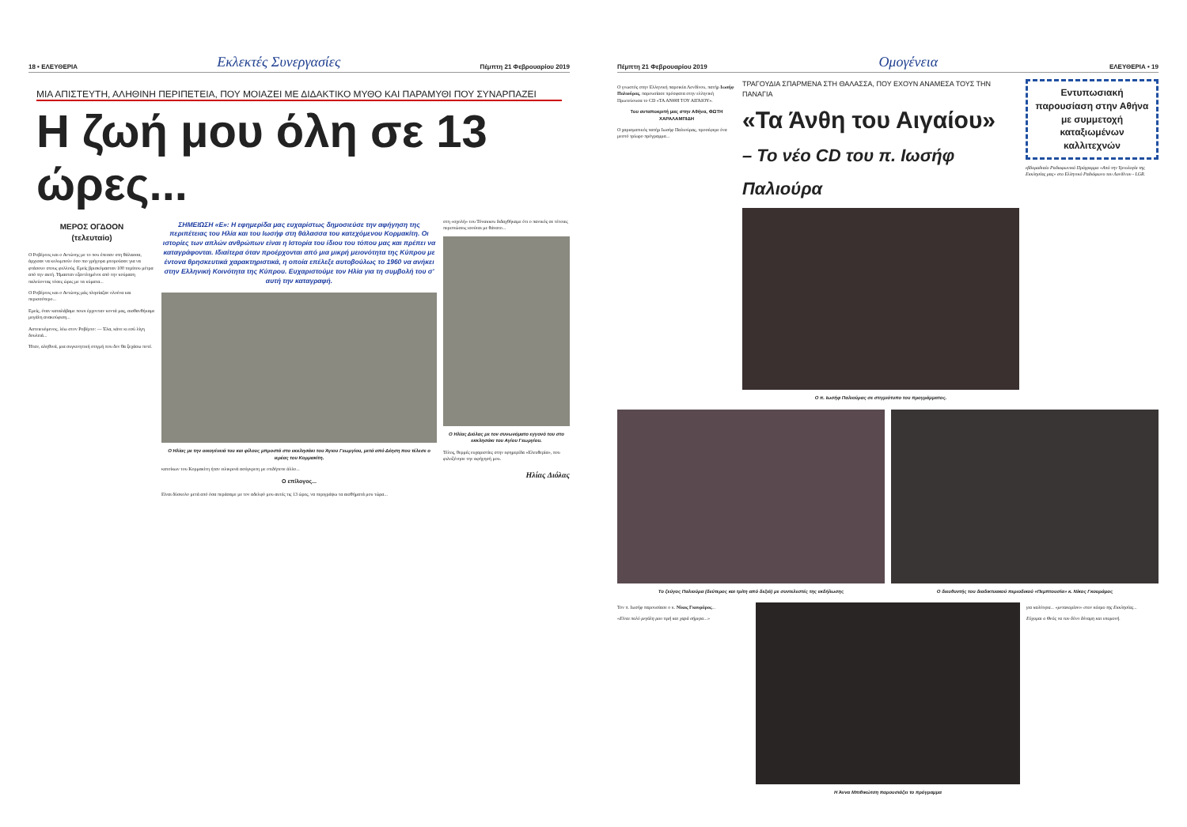18 • ΕΛΕΥΘΕΡΙΑ Εκλεκτές Συνεργασίες Πέμπτη 21 Φεβρουαρίου 2019
ΜΙΑ ΑΠΙΣΤΕΥΤΗ, ΑΛΗΘΙΝΗ ΠΕΡΙΠΕΤΕΙΑ, ΠΟΥ ΜΟΙΑΖΕΙ ΜΕ ΔΙΔΑΚΤΙΚΟ ΜΥΘΟ ΚΑΙ ΠΑΡΑΜΥΘΙ ΠΟΥ ΣΥΝΑΡΠΑΖΕΙ
Η ζωή μου όλη σε 13 ώρες...
ΜΕΡΟΣ ΟΓΔΟΟΝ
(τελευταίο)
Ο Ροβέρτος και ο Αντώνης με το που έπεσαν στη θάλασσα, άρχισαν να κολυμπούν όσο πιο γρήγορα μπορούσαν για να φτάσουν στους φελλούς. Εμείς βρισκόμασταν 100 περίπου μέτρα από την ακτή. Ήμασταν εξαντλημένοι από την κούραση παλεύοντας τόσες ώρες με τα κύματα...
Ο Ροβέρτος και ο Αντώνης μάς πλησίαζαν ολοένα και περισσότερο...
Εμείς, όταν καταλάβαμε ποιοι έρχονταν κοντά μας, αισθανθήκαμε μεγάλη ανακούφιση...
Αστειευόμενος, λέω στον Ροβέρτο: — Έλα, κάνε κι εσύ λίγη δουλειά...
Ήταν, αληθινά, μια συγκινητική στιγμή που δεν θα ξεχάσω ποτέ.
ΣΗΜΕΙΩΣΗ «Ε»: Η εφημερίδα μας ευχαρίστως δημοσιεύσε την αφήγηση της περιπέτειας του Ηλία και του Ιωσήφ στη θάλασσα του κατεχόμενου Κορμακίτη. Οι ιστορίες των απλών ανθρώπων είναι η Ιστορία του ίδιου του τόπου μας και πρέπει να καταγράφονται. Ιδιαίτερα όταν προέρχονται από μια μικρή μειονότητα της Κύπρου με έντονα θρησκευτικά χαρακτηριστικά, η οποία επέλεξε αυτοβούλως το 1960 να ανήκει στην Ελληνική Κοινότητα της Κύπρου. Ευχαριστούμε τον Ηλία για τη συμβολή του σ' αυτή την καταγραφή.
Ο Ηλίας με την οικογένειά του και φίλους μπροστά στο εκκλησάκι του Άγιου Γεωργίου, μετά από Δέηση που τέλεσε ο ιερέας του Κορμακίτη.
κατοίκων του Κορμακίτη ήταν ειλικρινά ασύγκριτη με οτιδήποτε άλλο...
Ο επίλογος...
Είναι δύσκολο μετά από όσα περάσαμε με τον αδελφό μου αυτές τις 13 ώρες, να περιγράψω τα αισθήματά μου τώρα...
στη «σχολή» του Τόνακκου διδαχθήκαμε ότι ο πανικός σε τέτοιες περιπτώσεις ισούται με θάνατο...
Ο Ηλίας Διόλας με τον συνωνόματο εγγονό του στο εκκλησάκι του Αγίου Γεωργίου.
Τέλος, θερμές ευχαριστίες στην εφημερίδα «Ελευθερία», που φιλοξένησε την αφήγησή μου.
Ηλίας Διόλας
Πέμπτη 21 Φεβρουαρίου 2019 Ομογένεια ΕΛΕΥΘΕΡΙΑ • 19
Ο γνωστός στην Ελληνική παροικία Λονδίνου, πατήρ Ιωσήφ Παλιούρας, παρουσίασε πρόσφατα στην ελληνική Πρωτεύουσα το CD «ΤΑ ΑΝΘΗ ΤΟΥ ΑΙΓΑΙΟΥ».
Του ανταποκριτή μας στην Αθήνα, ΦΩΤΗ ΧΑΡΑΛΑΜΠΙΔΗ
Ο χαρισματικός πατήρ Ιωσήφ Παλιούρας, προσέφερε ένα μεστό τρίωρο πρόγραμμα...
ΤΡΑΓΟΥΔΙΑ ΣΠΑΡΜΕΝΑ ΣΤΗ ΘΑΛΑΣΣΑ, ΠΟΥ ΕΧΟΥΝ ΑΝΑΜΕΣΑ ΤΟΥΣ ΤΗΝ ΠΑΝΑΓΙΑ
«Τα Άνθη του Αιγαίου»
– Το νέο CD του π. Ιωσήφ Παλιούρα
Ο π. Ιωσήφ Παλιούρας σε στιγμιότυπο του προγράμματος.
Εντυπωσιακή παρουσίαση στην Αθήνα με συμμετοχή καταξιωμένων καλλιτεχνών
εβδομαδιαίο Ραδιοφωνικό Πρόγραμμα «Από την Υμνολογία της Εκκλησίας μας» στο Ελληνικό Ραδιόφωνο του Λονδίνου - LGR.
Το ζεύγος Παλιούρα (δεύτερος και τρίτη από δεξιά) με συντελεστές της εκδήλωσης
Ο διευθυντής του διαδικτυακού περιοδικού «Πεμπτουσία» κ. Νίκος Γκουράρος
Τον π. Ιωσήφ παρουσίασε ο κ. Νίκος Γκουράρος...
«Είναι πολύ μεγάλη μου τιμή και χαρά σήμερα...»
Η Άννα Μπιθικώτση παρουσιάζει το πρόγραμμα
για καλύτερα... «μετακομίσει» στον κόσμο της Εκκλησίας...
Εύχομαι ο Θεός να του δίνει δύναμη και υπομονή.